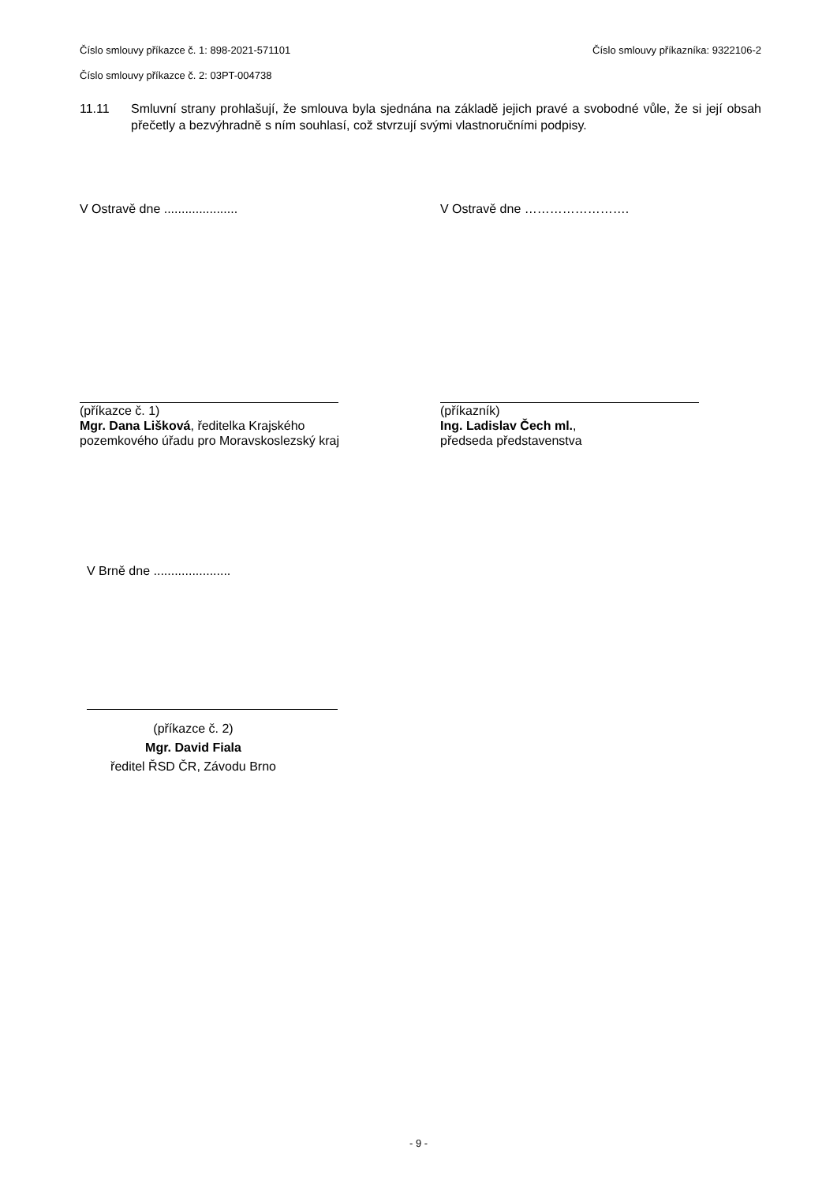Číslo smlouvy příkazce č. 1: 898-2021-571101 Číslo smlouvy příkazníka: 9322106-2
Číslo smlouvy příkazce č. 2: 03PT-004738
11.11 Smluvní strany prohlašují, že smlouva byla sjednána na základě jejich pravé a svobodné vůle, že si její obsah přečetly a bezvýhradně s ním souhlasí, což stvrzují svými vlastnoručními podpisy.
V Ostravě dne ..................... V Ostravě dne …………………….
(příkazce č. 1)
Mgr. Dana Lišková, ředitelka Krajského
pozemkového úřadu pro Moravskoslezský kraj
(příkazník)
Ing. Ladislav Čech ml.,
předseda představenstva
V Brně dne ......................
(příkazce č. 2)
Mgr. David Fiala
ředitel ŘSD ČR, Závodu Brno
- 9 -